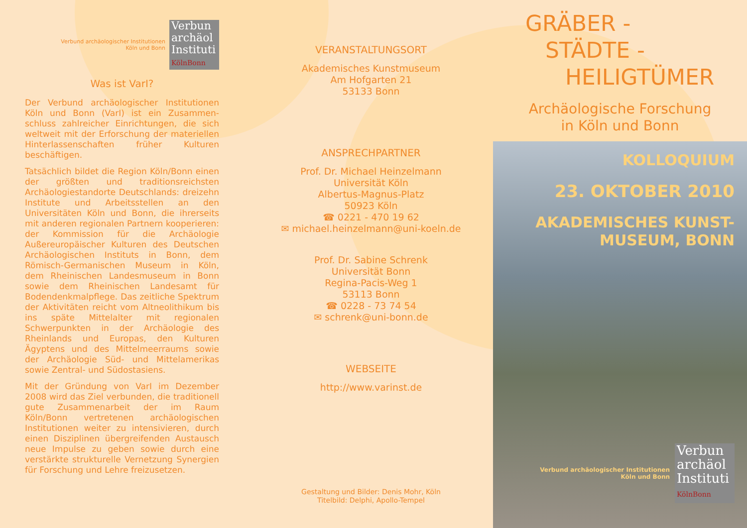Verbund archäologischer Institutionen
Köln und Bonn
Verbun
archäol
Instituti
KölnBonn
Was ist VarI?
Der Verbund archäologischer Institutionen Köln und Bonn (VarI) ist ein Zusammen­schluss zahlreicher Einrichtungen, die sich weltweit mit der Erforschung der materiellen Hinterlassenschaften früher Kulturen beschäftigen.
Tatsächlich bildet die Region Köln/Bonn einen der größten und traditionsreichsten Archäologiestandorte Deutschlands: dreizehn Institute und Arbeitsstellen an den Universitäten Köln und Bonn, die ihrerseits mit anderen regionalen Partnern kooperieren: der Kommission für die Archäologie Außereuropäischer Kulturen des Deutschen Archäologischen Instituts in Bonn, dem Römisch-Germanischen Museum in Köln, dem Rheinischen Landesmuseum in Bonn sowie dem Rheinischen Landesamt für Bodendenkmalpflege. Das zeitliche Spektrum der Aktivitäten reicht vom Altneolithikum bis ins späte Mittelalter mit regionalen Schwerpunkten in der Archäologie des Rheinlands und Europas, den Kulturen Ägyptens und des Mittelmeerraums sowie der Archäologie Süd- und Mittelamerikas sowie Zentral- und Südostasiens.
Mit der Gründung von VarI im Dezember 2008 wird das Ziel verbunden, die tradi­tionell gute Zusammenarbeit der im Raum Köln/Bonn vertretenen archäologischen Institutionen weiter zu intensivieren, durch einen Disziplinen übergreifenden Austausch neue Impulse zu geben sowie durch eine verstärkte strukturelle Vernetzung Synergien für Forschung und Lehre freizusetzen.
VERANSTALTUNGSORT
Akademisches Kunstmuseum
Am Hofgarten 21
53133 Bonn
ANSPRECHPARTNER
Prof. Dr. Michael Heinzelmann
Universität Köln
Albertus-Magnus-Platz
50923 Köln
☎ 0221 - 470 19 62
✉ michael.heinzelmann@uni-koeln.de
Prof. Dr. Sabine Schrenk
Universität Bonn
Regina-Pacis-Weg 1
53113 Bonn
☎ 0228 - 73 74 54
✉ schrenk@uni-bonn.de
WEBSEITE
http://www.varinst.de
Gestaltung und Bilder: Denis Mohr, Köln
Titelbild: Delphi, Apollo-Tempel
GRÄBER -
STÄDTE -
HEILIGTÜMER
Archäologische Forschung
in Köln und Bonn
KOLLOQUIUM
23. OKTOBER 2010
AKADEMISCHES KUNST-
MUSEUM, BONN
Verbund archäologischer Institutionen
Köln und Bonn
Verbun
archäol
Instituti
KölnBonn